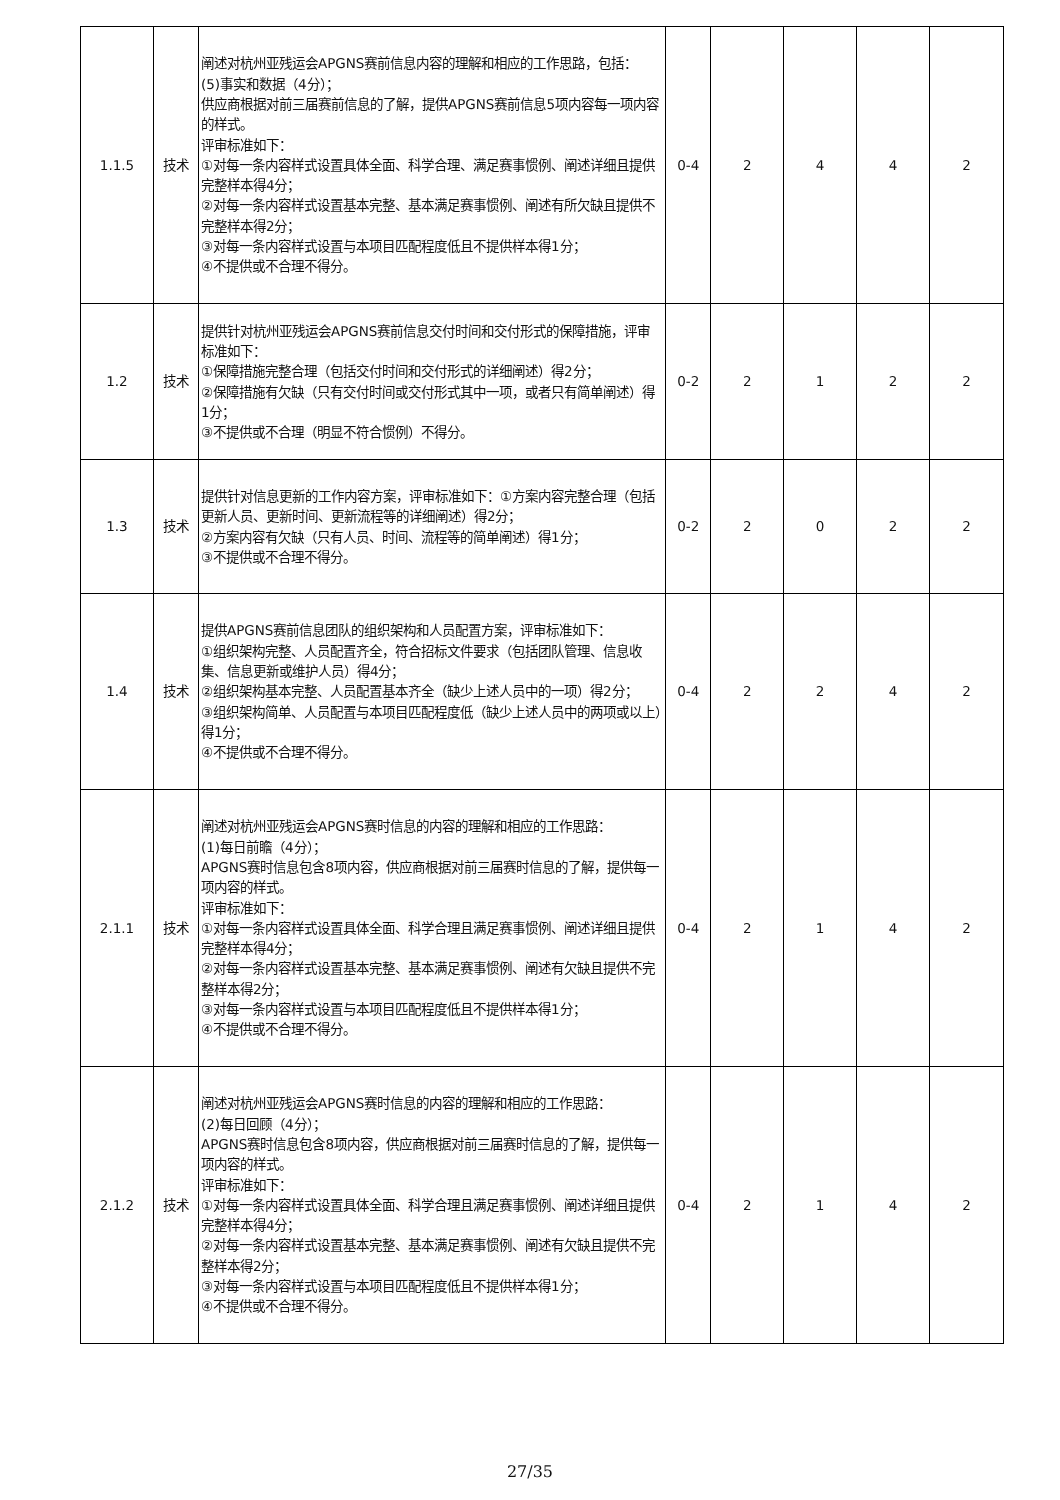| 1.1.5 | 技术 | 阐述对杭州亚残运会APGNS赛前信息内容的理解和相应的工作思路，包括： (5)事实和数据（4分）； 供应商根据对前三届赛前信息的了解，提供APGNS赛前信息5项内容每一项内容的样式。 评审标准如下： ①对每一条内容样式设置具体全面、科学合理、满足赛事惯例、阐述详细且提供完整样本得4分； ②对每一条内容样式设置基本完整、基本满足赛事惯例、阐述有所欠缺且提供不完整样本得2分； ③对每一条内容样式设置与本项目匹配程度低且不提供样本得1分； ④不提供或不合理不得分。 | 0-4 | 2 | 4 | 4 | 2 |
| 1.2 | 技术 | 提供针对杭州亚残运会APGNS赛前信息交付时间和交付形式的保障措施，评审标准如下： ①保障措施完整合理（包括交付时间和交付形式的详细阐述）得2分； ②保障措施有欠缺（只有交付时间或交付形式其中一项，或者只有简单阐述）得1分； ③不提供或不合理（明显不符合惯例）不得分。 | 0-2 | 2 | 1 | 2 | 2 |
| 1.3 | 技术 | 提供针对信息更新的工作内容方案，评审标准如下：①方案内容完整合理（包括更新人员、更新时间、更新流程等的详细阐述）得2分； ②方案内容有欠缺（只有人员、时间、流程等的简单阐述）得1分； ③不提供或不合理不得分。 | 0-2 | 2 | 0 | 2 | 2 |
| 1.4 | 技术 | 提供APGNS赛前信息团队的组织架构和人员配置方案，评审标准如下： ①组织架构完整、人员配置齐全，符合招标文件要求（包括团队管理、信息收集、信息更新或维护人员）得4分； ②组织架构基本完整、人员配置基本齐全（缺少上述人员中的一项）得2分； ③组织架构简单、人员配置与本项目匹配程度低（缺少上述人员中的两项或以上）得1分； ④不提供或不合理不得分。 | 0-4 | 2 | 2 | 4 | 2 |
| 2.1.1 | 技术 | 阐述对杭州亚残运会APGNS赛时信息的内容的理解和相应的工作思路： (1)每日前瞻（4分）； APGNS赛时信息包含8项内容，供应商根据对前三届赛时信息的了解，提供每一项内容的样式。 评审标准如下： ①对每一条内容样式设置具体全面、科学合理且满足赛事惯例、阐述详细且提供完整样本得4分； ②对每一条内容样式设置基本完整、基本满足赛事惯例、阐述有欠缺且提供不完整样本得2分； ③对每一条内容样式设置与本项目匹配程度低且不提供样本得1分； ④不提供或不合理不得分。 | 0-4 | 2 | 1 | 4 | 2 |
| 2.1.2 | 技术 | 阐述对杭州亚残运会APGNS赛时信息的内容的理解和相应的工作思路： (2)每日回顾（4分）； APGNS赛时信息包含8项内容，供应商根据对前三届赛时信息的了解，提供每一项内容的样式。 评审标准如下： ①对每一条内容样式设置具体全面、科学合理且满足赛事惯例、阐述详细且提供完整样本得4分； ②对每一条内容样式设置基本完整、基本满足赛事惯例、阐述有欠缺且提供不完整样本得2分； ③对每一条内容样式设置与本项目匹配程度低且不提供样本得1分； ④不提供或不合理不得分。 | 0-4 | 2 | 1 | 4 | 2 |
27/35